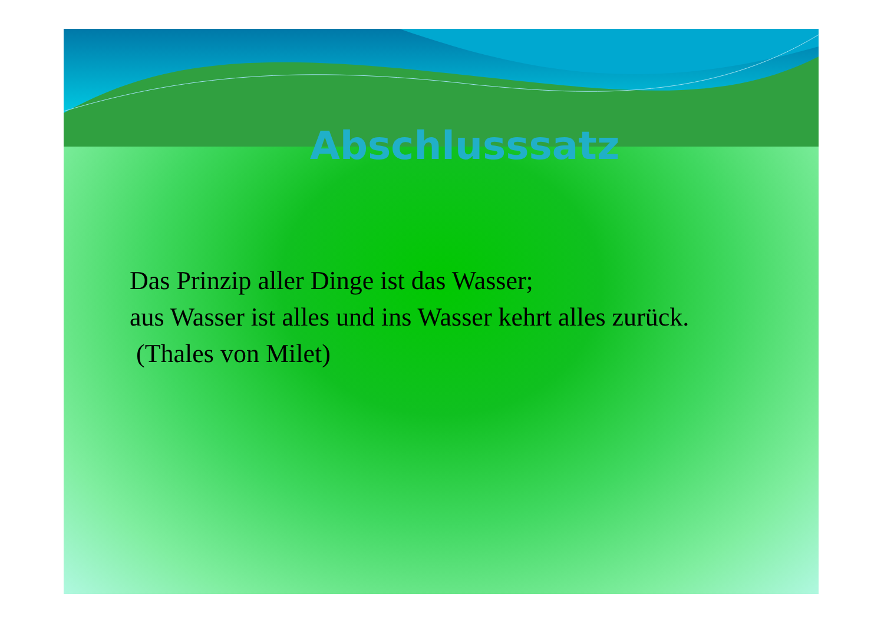Abschlusssatz
Das Prinzip aller Dinge ist das Wasser;
aus Wasser ist alles und ins Wasser kehrt alles zurück.
(Thales von Milet)